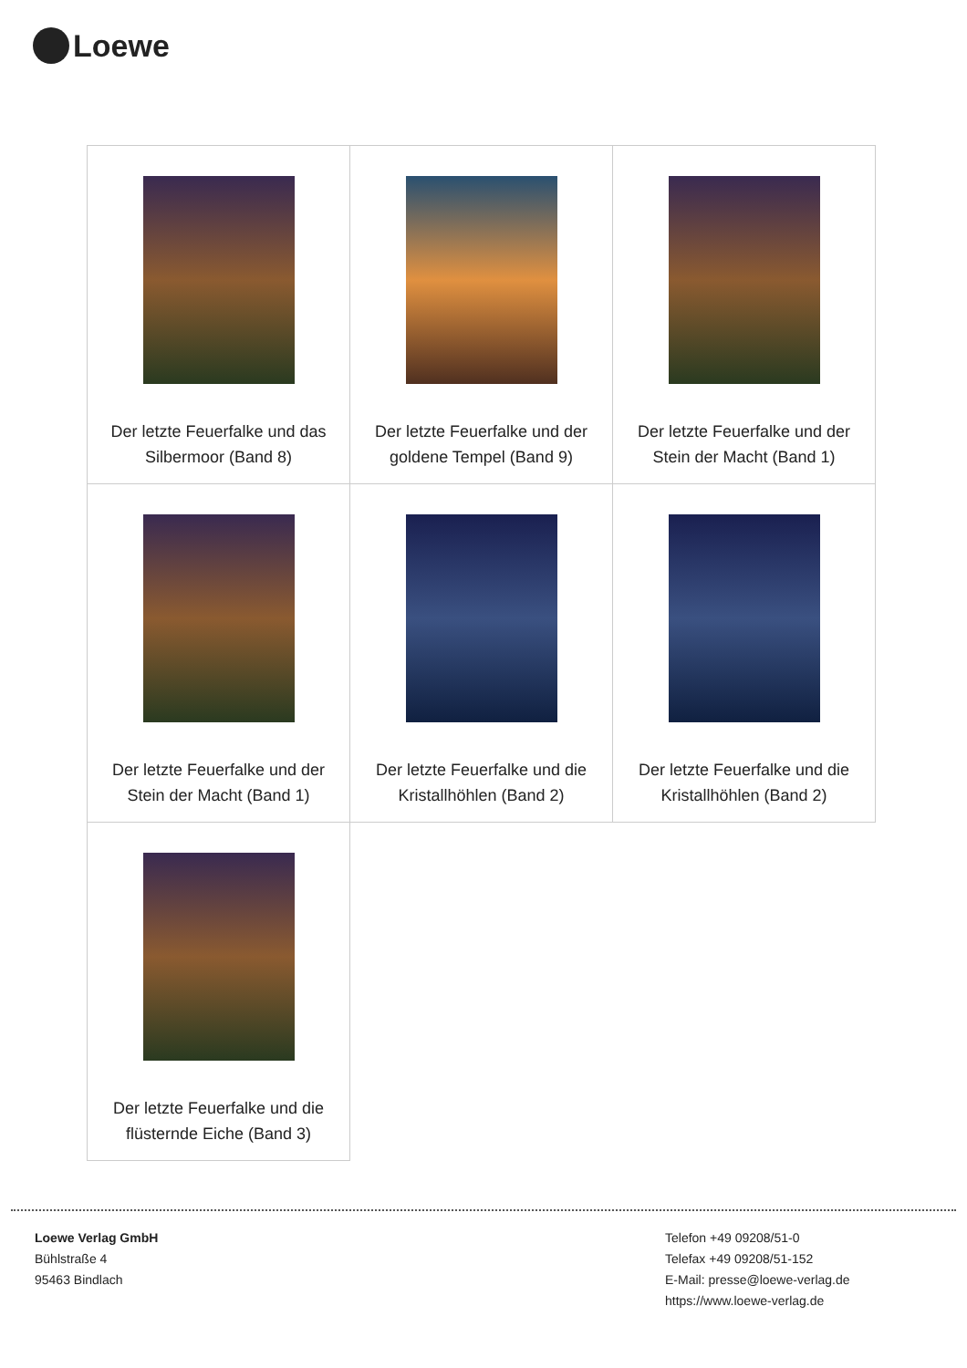Loewe
| Der letzte Feuerfalke und das Silbermoor (Band 8) | Der letzte Feuerfalke und der goldene Tempel (Band 9) | Der letzte Feuerfalke und der Stein der Macht (Band 1) |
| Der letzte Feuerfalke und der Stein der Macht (Band 1) | Der letzte Feuerfalke und die Kristallhöhlen (Band 2) | Der letzte Feuerfalke und die Kristallhöhlen (Band 2) |
| Der letzte Feuerfalke und die flüsternde Eiche (Band 3) | | |
Loewe Verlag GmbH
Bühlstraße 4
95463 Bindlach
Telefon +49 09208/51-0
Telefax +49 09208/51-152
E-Mail: presse@loewe-verlag.de
https://www.loewe-verlag.de